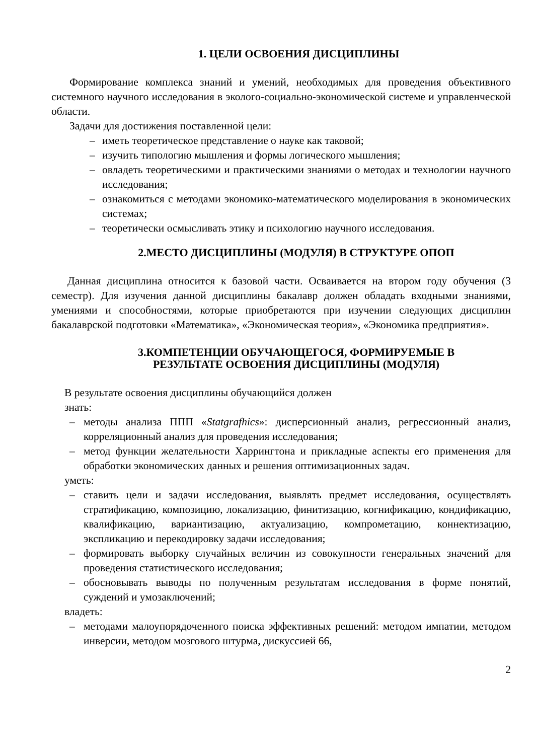1. ЦЕЛИ ОСВОЕНИЯ ДИСЦИПЛИНЫ
Формирование комплекса знаний и умений, необходимых для проведения объективного системного научного исследования в эколого-социально-экономической системе и управленческой области.
Задачи для достижения поставленной цели:
– иметь теоретическое представление о науке как таковой;
– изучить типологию мышления и формы логического мышления;
– овладеть теоретическими и практическими знаниями о методах и технологии научного исследования;
– ознакомиться с методами экономико-математического моделирования в экономических системах;
– теоретически осмысливать этику и психологию научного исследования.
2.МЕСТО ДИСЦИПЛИНЫ (МОДУЛЯ) В СТРУКТУРЕ ОПОП
Данная дисциплина относится к базовой части. Осваивается на втором году обучения (3 семестр). Для изучения данной дисциплины бакалавр должен обладать входными знаниями, умениями и способностями, которые приобретаются при изучении следующих дисциплин бакалаврской подготовки «Математика», «Экономическая теория», «Экономика предприятия».
3.КОМПЕТЕНЦИИ ОБУЧАЮЩЕГОСЯ, ФОРМИРУЕМЫЕ В
РЕЗУЛЬТАТЕ ОСВОЕНИЯ ДИСЦИПЛИНЫ (МОДУЛЯ)
В результате освоения дисциплины обучающийся должен
знать:
– методы анализа ППП «Statgrafhics»: дисперсионный анализ, регрессионный анализ, корреляционный анализ для проведения исследования;
– метод функции желательности Харрингтона и прикладные аспекты его применения для обработки экономических данных и решения оптимизационных задач.
уметь:
– ставить цели и задачи исследования, выявлять предмет исследования, осуществлять стратификацию, композицию, локализацию, финитизацию, когнификацию, кондификацию, квалификацию, вариантизацию, актуализацию, компрометацию, коннектизацию, экспликацию и перекодировку задачи исследования;
– формировать выборку случайных величин из совокупности генеральных значений для проведения статистического исследования;
– обосновывать выводы по полученным результатам исследования в форме понятий, суждений и умозаключений;
владеть:
– методами малоупорядоченного поиска эффективных решений: методом импатии, методом инверсии, методом мозгового штурма, дискуссией 66,
2